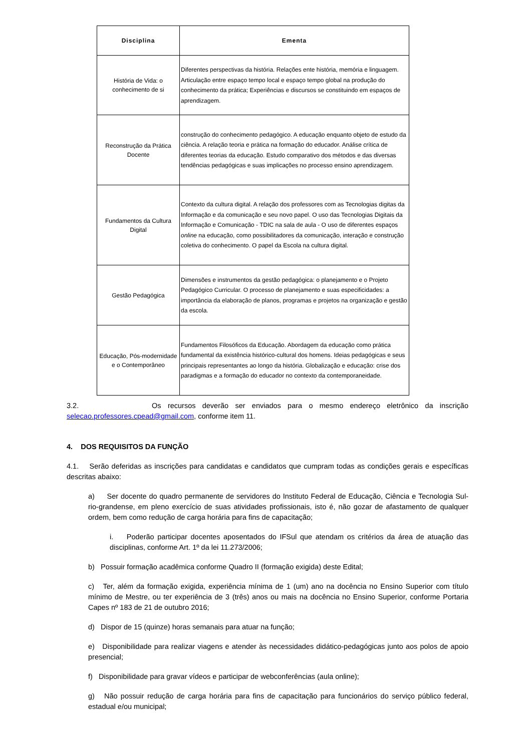| Disciplina | Ementa |
| --- | --- |
| História de Vida: o conhecimento de si | Diferentes perspectivas da história. Relações ente história, memória e linguagem. Articulação entre espaço tempo local e espaço tempo global na produção do conhecimento da prática; Experiências e discursos se constituindo em espaços de aprendizagem. |
| Reconstrução da Prática Docente | construção do conhecimento pedagógico. A educação enquanto objeto de estudo da ciência. A relação teoria e prática na formação do educador. Análise crítica de diferentes teorias da educação. Estudo comparativo dos métodos e das diversas tendências pedagógicas e suas implicações no processo ensino aprendizagem. |
| Fundamentos da Cultura Digital | Contexto da cultura digital. A relação dos professores com as Tecnologias digitas da Informação e da comunicação e seu novo papel. O uso das Tecnologias Digitais da Informação e Comunicação - TDIC na sala de aula - O uso de diferentes espaços online na educação, como possibilitadores da comunicação, interação e construção coletiva do conhecimento. O papel da Escola na cultura digital. |
| Gestão Pedagógica | Dimensões e instrumentos da gestão pedagógica: o planejamento e o Projeto Pedagógico Curricular. O processo de planejamento e suas especificidades: a importância da elaboração de planos, programas e projetos na organização e gestão da escola. |
| Educação, Pós-modernidade e o Contemporâneo | Fundamentos Filosóficos da Educação. Abordagem da educação como prática fundamental da existência histórico-cultural dos homens. Ideias pedagógicas e seus principais representantes ao longo da história. Globalização e educação: crise dos paradigmas e a formação do educador no contexto da contemporaneidade. |
3.2. Os recursos deverão ser enviados para o mesmo endereço eletrônico da inscrição selecao.professores.cpead@gmail.com, conforme item 11.
4. DOS REQUISITOS DA FUNÇÃO
4.1. Serão deferidas as inscrições para candidatas e candidatos que cumpram todas as condições gerais e específicas descritas abaixo:
a) Ser docente do quadro permanente de servidores do Instituto Federal de Educação, Ciência e Tecnologia Sul-rio-grandense, em pleno exercício de suas atividades profissionais, isto é, não gozar de afastamento de qualquer ordem, bem como redução de carga horária para fins de capacitação;
i. Poderão participar docentes aposentados do IFSul que atendam os critérios da área de atuação das disciplinas, conforme Art. 1º da lei 11.273/2006;
b) Possuir formação acadêmica conforme Quadro II (formação exigida) deste Edital;
c) Ter, além da formação exigida, experiência mínima de 1 (um) ano na docência no Ensino Superior com título mínimo de Mestre, ou ter experiência de 3 (três) anos ou mais na docência no Ensino Superior, conforme Portaria Capes nº 183 de 21 de outubro 2016;
d) Dispor de 15 (quinze) horas semanais para atuar na função;
e) Disponibilidade para realizar viagens e atender às necessidades didático-pedagógicas junto aos polos de apoio presencial;
f) Disponibilidade para gravar vídeos e participar de webconferências (aula online);
g) Não possuir redução de carga horária para fins de capacitação para funcionários do serviço público federal, estadual e/ou municipal;